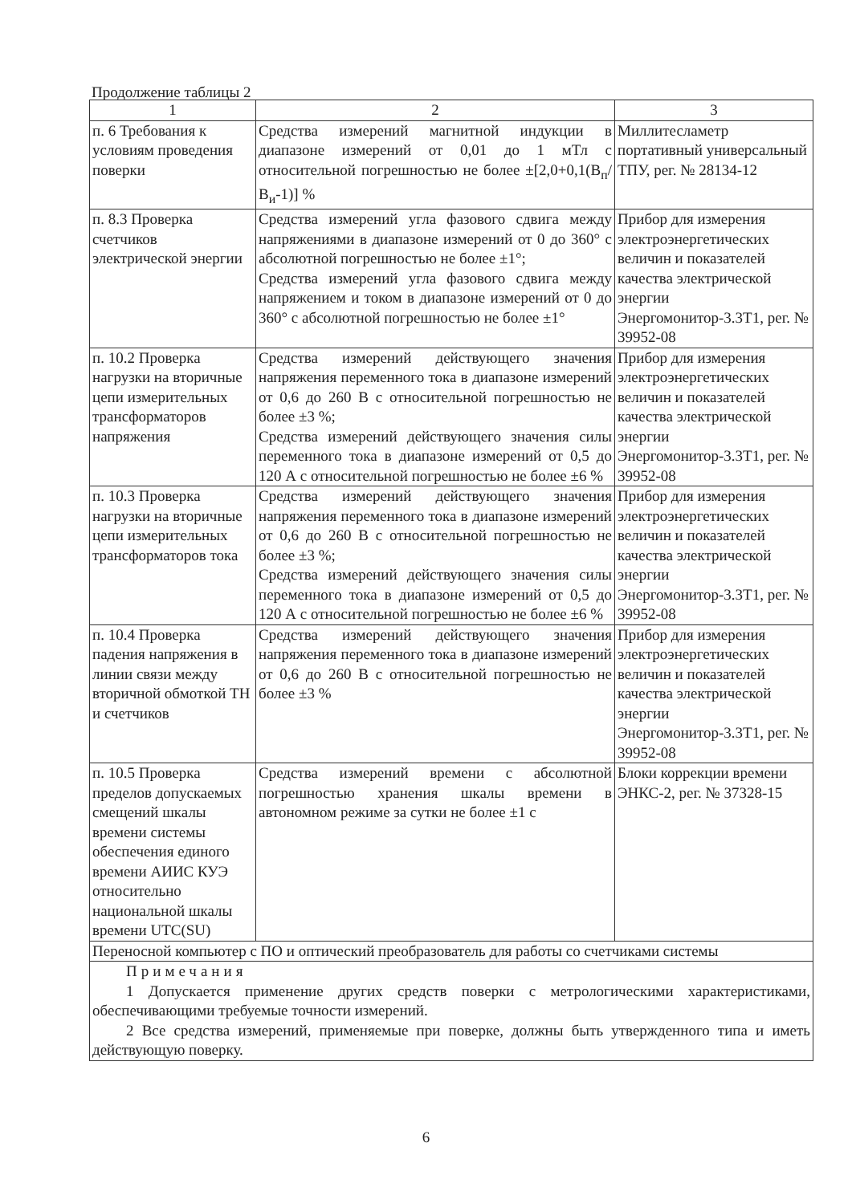Продолжение таблицы 2
| 1 | 2 | 3 |
| --- | --- | --- |
| п. 6 Требования к условиям проведения поверки | Средства измерений магнитной индукции в диапазоне измерений от 0,01 до 1 мТл с относительной погрешностью не более ±[2,0+0,1(В<sub>п</sub>/В<sub>и</sub>-1)] % | Миллитесламетр портативный универсальный ТПУ, рег. № 28134-12 |
| п. 8.3 Проверка счетчиков электрической энергии | Средства измерений угла фазового сдвига между напряжениями в диапазоне измерений от 0 до 360° с абсолютной погрешностью не более ±1°; Средства измерений угла фазового сдвига между напряжением и током в диапазоне измерений от 0 до 360° с абсолютной погрешностью не более ±1° | Прибор для измерения электроэнергетических величин и показателей качества электрической энергии Энергомонитор-3.3Т1, рег. № 39952-08 |
| п. 10.2 Проверка нагрузки на вторичные цепи измерительных трансформаторов напряжения | Средства измерений действующего значения напряжения переменного тока в диапазоне измерений от 0,6 до 260 В с относительной погрешностью не более ±3 %; Средства измерений действующего значения силы переменного тока в диапазоне измерений от 0,5 до 120 А с относительной погрешностью не более ±6 % | Прибор для измерения электроэнергетических величин и показателей качества электрической энергии Энергомонитор-3.3Т1, рег. № 39952-08 |
| п. 10.3 Проверка нагрузки на вторичные цепи измерительных трансформаторов тока | Средства измерений действующего значения напряжения переменного тока в диапазоне измерений от 0,6 до 260 В с относительной погрешностью не более ±3 %; Средства измерений действующего значения силы переменного тока в диапазоне измерений от 0,5 до 120 А с относительной погрешностью не более ±6 % | Прибор для измерения электроэнергетических величин и показателей качества электрической энергии Энергомонитор-3.3Т1, рег. № 39952-08 |
| п. 10.4 Проверка падения напряжения в линии связи между вторичной обмоткой ТН и счетчиков | Средства измерений действующего значения напряжения переменного тока в диапазоне измерений от 0,6 до 260 В с относительной погрешностью не более ±3 % | Прибор для измерения электроэнергетических величин и показателей качества электрической энергии Энергомонитор-3.3Т1, рег. № 39952-08 |
| п. 10.5 Проверка пределов допускаемых смещений шкалы времени системы обеспечения единого времени АИИС КУЭ относительно национальной шкалы времени UTC(SU) | Средства измерений времени с абсолютной погрешностью хранения шкалы времени в автономном режиме за сутки не более ±1 с | Блоки коррекции времени ЭНКС-2, рег. № 37328-15 |
| Переносной компьютер с ПО и оптический преобразователь для работы со счетчиками системы | | |
| Примечания 1 Допускается применение других средств поверки с метрологическими характеристиками, обеспечивающими требуемые точности измерений. 2 Все средства измерений, применяемые при поверке, должны быть утвержденного типа и иметь действующую поверку. | | |
6